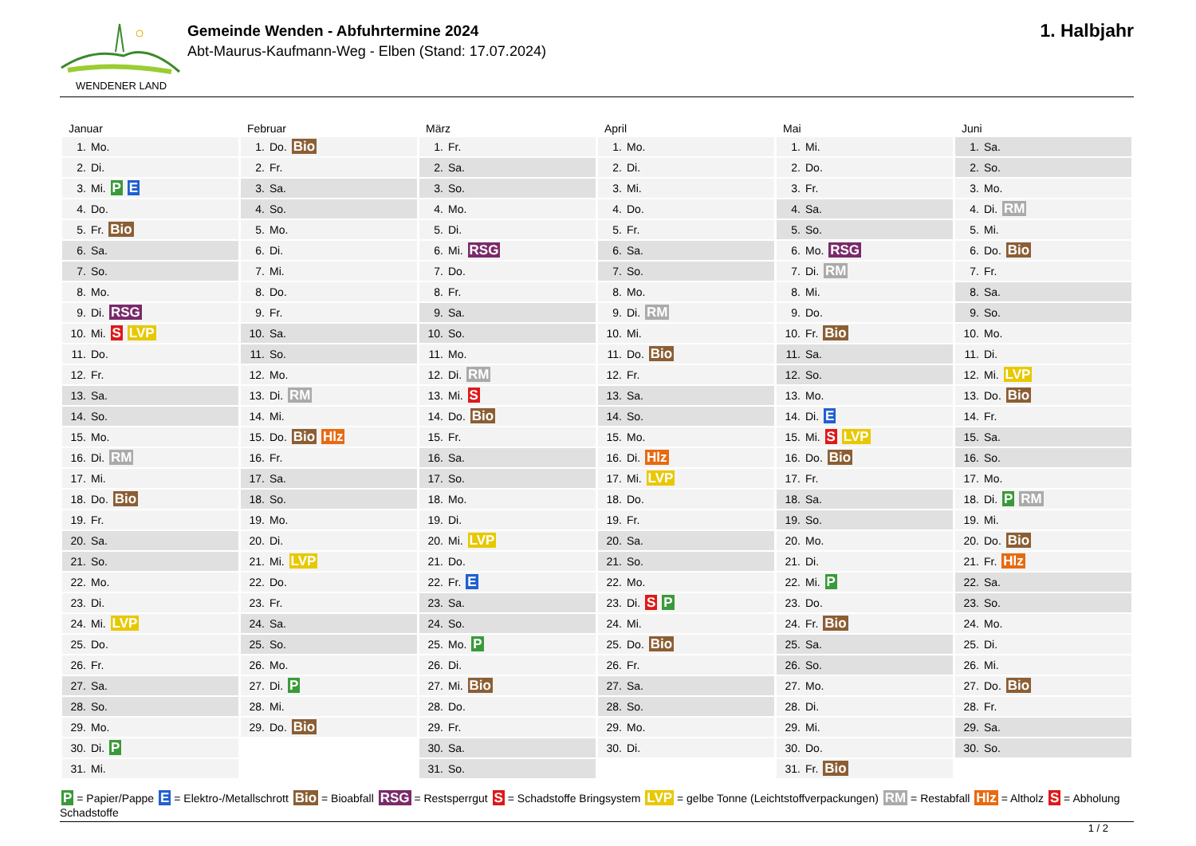WENDENER LAND
Gemeinde Wenden - Abfuhrtermine 2024
Abt-Maurus-Kaufmann-Weg - Elben (Stand: 17.07.2024)
1. Halbjahr
| Januar | Februar | März | April | Mai | Juni |
| --- | --- | --- | --- | --- | --- |
| 1. Mo. | 1. Do. Bio | 1. Fr. | 1. Mo. | 1. Mi. | 1. Sa. |
| 2. Di. | 2. Fr. | 2. Sa. | 2. Di. | 2. Do. | 2. So. |
| 3. Mi. P E | 3. Sa. | 3. So. | 3. Mi. | 3. Fr. | 3. Mo. |
| 4. Do. | 4. So. | 4. Mo. | 4. Do. | 4. Sa. | 4. Di. RM |
| 5. Fr. Bio | 5. Mo. | 5. Di. | 5. Fr. | 5. So. | 5. Mi. |
| 6. Sa. | 6. Di. | 6. Mi. RSG | 6. Sa. | 6. Mo. RSG | 6. Do. Bio |
| 7. So. | 7. Mi. | 7. Do. | 7. So. | 7. Di. RM | 7. Fr. |
| 8. Mo. | 8. Do. | 8. Fr. | 8. Mo. | 8. Mi. | 8. Sa. |
| 9. Di. RSG | 9. Fr. | 9. Sa. | 9. Di. RM | 9. Do. | 9. So. |
| 10. Mi. S LVP | 10. Sa. | 10. So. | 10. Mi. | 10. Fr. Bio | 10. Mo. |
| 11. Do. | 11. So. | 11. Mo. | 11. Do. Bio | 11. Sa. | 11. Di. |
| 12. Fr. | 12. Mo. | 12. Di. RM | 12. Fr. | 12. So. | 12. Mi. LVP |
| 13. Sa. | 13. Di. RM | 13. Mi. S | 13. Sa. | 13. Mo. | 13. Do. Bio |
| 14. So. | 14. Mi. | 14. Do. Bio | 14. So. | 14. Di. E | 14. Fr. |
| 15. Mo. | 15. Do. Bio Hlz | 15. Fr. | 15. Mo. | 15. Mi. S LVP | 15. Sa. |
| 16. Di. RM | 16. Fr. | 16. Sa. | 16. Di. Hlz | 16. Do. Bio | 16. So. |
| 17. Mi. | 17. Sa. | 17. So. | 17. Mi. LVP | 17. Fr. | 17. Mo. |
| 18. Do. Bio | 18. So. | 18. Mo. | 18. Do. | 18. Sa. | 18. Di. P RM |
| 19. Fr. | 19. Mo. | 19. Di. | 19. Fr. | 19. So. | 19. Mi. |
| 20. Sa. | 20. Di. | 20. Mi. LVP | 20. Sa. | 20. Mo. | 20. Do. Bio |
| 21. So. | 21. Mi. LVP | 21. Do. | 21. So. | 21. Di. | 21. Fr. Hlz |
| 22. Mo. | 22. Do. | 22. Fr. E | 22. Mo. | 22. Mi. P | 22. Sa. |
| 23. Di. | 23. Fr. | 23. Sa. | 23. Di. S P | 23. Do. | 23. So. |
| 24. Mi. LVP | 24. Sa. | 24. So. | 24. Mi. | 24. Fr. Bio | 24. Mo. |
| 25. Do. | 25. So. | 25. Mo. P | 25. Do. Bio | 25. Sa. | 25. Di. |
| 26. Fr. | 26. Mo. | 26. Di. | 26. Fr. | 26. So. | 26. Mi. |
| 27. Sa. | 27. Di. P | 27. Mi. Bio | 27. Sa. | 27. Mo. | 27. Do. Bio |
| 28. So. | 28. Mi. | 28. Do. | 28. So. | 28. Di. | 28. Fr. |
| 29. Mo. | 29. Do. Bio | 29. Fr. | 29. Mo. | 29. Mi. | 29. Sa. |
| 30. Di. P | | 30. Sa. | 30. Di. | 30. Do. | 30. So. |
| 31. Mi. | | 31. So. | | 31. Fr. Bio | |
P = Papier/Pappe E = Elektro-/Metallschrott Bio = Bioabfall RSG = Restsperrgut S = Schadstoffe Bringsystem LVP = gelbe Tonne (Leichtstoffverpackungen) RM = Restabfall Hlz = Altholz S = Abholung Schadstoffe
1 / 2